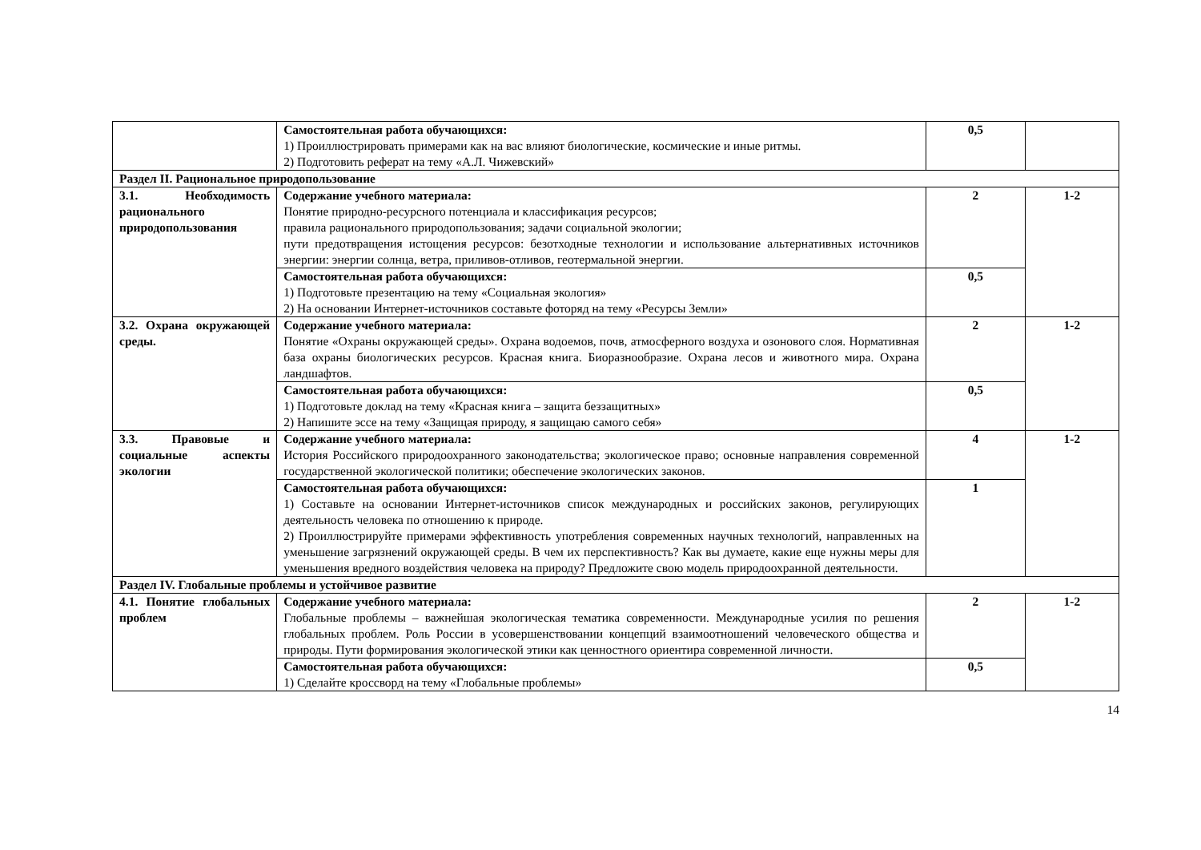| | Самостоятельная работа обучающихся: 1) Проиллюстрировать примерами как на вас влияют биологические, космические и иные ритмы. 2) Подготовить реферат на тему «А.Л. Чижевский» | 0,5 | |
| Раздел II. Рациональное природопользование | | | |
| 3.1. Необходимость рационального природопользования | Содержание учебного материала: Понятие природно-ресурсного потенциала и классификация ресурсов; правила рационального природопользования; задачи социальной экологии; пути предотвращения истощения ресурсов: безотходные технологии и использование альтернативных источников энергии: энергии солнца, ветра, приливов-отливов, геотермальной энергии. | 2 | 1-2 |
| | Самостоятельная работа обучающихся: 1) Подготовьте презентацию на тему «Социальная экология» 2) На основании Интернет-источников составьте фоторяд на тему «Ресурсы Земли» | 0,5 | |
| 3.2. Охрана окружающей среды. | Содержание учебного материала: Понятие «Охраны окружающей среды». Охрана водоемов, почв, атмосферного воздуха и озонового слоя. Нормативная база охраны биологических ресурсов. Красная книга. Биоразнообразие. Охрана лесов и животного мира. Охрана ландшафтов. | 2 | 1-2 |
| | Самостоятельная работа обучающихся: 1) Подготовьте доклад на тему «Красная книга – защита беззащитных» 2) Напишите эссе на тему «Защищая природу, я защищаю самого себя» | 0,5 | |
| 3.3. Правовые и социальные аспекты экологии | Содержание учебного материала: История Российского природоохранного законодательства; экологическое право; основные направления современной государственной экологической политики; обеспечение экологических законов. | 4 | 1-2 |
| | Самостоятельная работа обучающихся: 1) Составьте на основании Интернет-источников список международных и российских законов, регулирующих деятельность человека по отношению к природе. 2) Проиллюстрируйте примерами эффективность употребления современных научных технологий, направленных на уменьшение загрязнений окружающей среды. В чем их перспективность? Как вы думаете, какие еще нужны меры для уменьшения вредного воздействия человека на природу? Предложите свою модель природоохранной деятельности. | 1 | |
| Раздел IV. Глобальные проблемы и устойчивое развитие | | | |
| 4.1. Понятие глобальных проблем | Содержание учебного материала: Глобальные проблемы – важнейшая экологическая тематика современности. Международные усилия по решения глобальных проблем. Роль России в усовершенствовании концепций взаимоотношений человеческого общества и природы. Пути формирования экологической этики как ценностного ориентира современной личности. | 2 | 1-2 |
| | Самостоятельная работа обучающихся: 1) Сделайте кроссворд на тему «Глобальные проблемы» | 0,5 | |
14